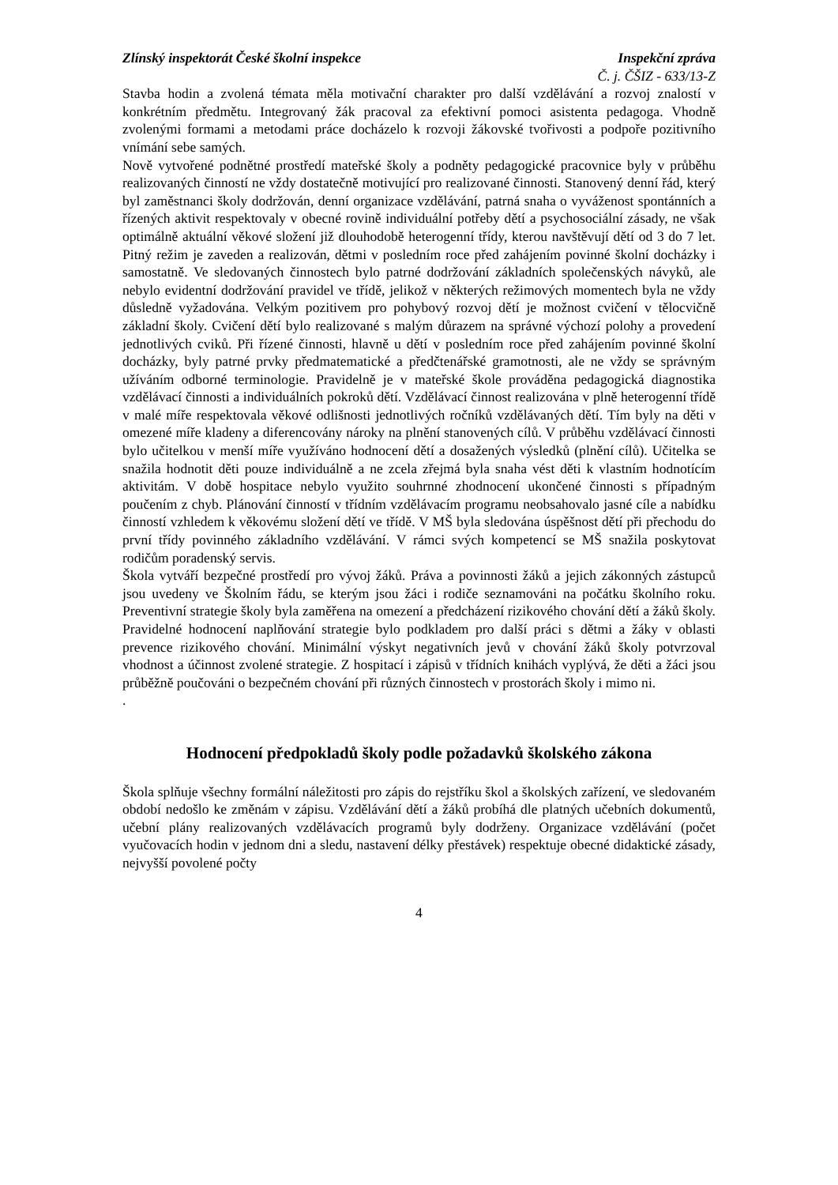Zlínský inspektorát České školní inspekce Inspekční zpráva
Č. j. ČŠIZ - 633/13-Z
Stavba hodin a zvolená témata měla motivační charakter pro další vzdělávání a rozvoj znalostí v konkrétním předmětu. Integrovaný žák pracoval za efektivní pomoci asistenta pedagoga. Vhodně zvolenými formami a metodami práce docházelo k rozvoji žákovské tvořivosti a podpoře pozitivního vnímání sebe samých.
Nově vytvořené podnětné prostředí mateřské školy a podněty pedagogické pracovnice byly v průběhu realizovaných činností ne vždy dostatečně motivující pro realizované činnosti. Stanovený denní řád, který byl zaměstnanci školy dodržován, denní organizace vzdělávání, patrná snaha o vyváženost spontánních a řízených aktivit respektovaly v obecné rovině individuální potřeby dětí a psychosociální zásady, ne však optimálně aktuální věkové složení již dlouhodobě heterogenní třídy, kterou navštěvují dětí od 3 do 7 let. Pitný režim je zaveden a realizován, dětmi v posledním roce před zahájením povinné školní docházky i samostatně. Ve sledovaných činnostech bylo patrné dodržování základních společenských návyků, ale nebylo evidentní dodržování pravidel ve třídě, jelikož v některých režimových momentech byla ne vždy důsledně vyžadována. Velkým pozitivem pro pohybový rozvoj dětí je možnost cvičení v tělocvičně základní školy. Cvičení dětí bylo realizované s malým důrazem na správné výchozí polohy a provedení jednotlivých cviků. Při řízené činnosti, hlavně u dětí v posledním roce před zahájením povinné školní docházky, byly patrné prvky předmatematické a předčtenářské gramotnosti, ale ne vždy se správným užíváním odborné terminologie. Pravidelně je v mateřské škole prováděna pedagogická diagnostika vzdělávací činnosti a individuálních pokroků dětí. Vzdělávací činnost realizována v plně heterogenní třídě v malé míře respektovala věkové odlišnosti jednotlivých ročníků vzdělávaných dětí. Tím byly na děti v omezené míře kladeny a diferencovány nároky na plnění stanovených cílů. V průběhu vzdělávací činnosti bylo učitelkou v menší míře využíváno hodnocení dětí a dosažených výsledků (plnění cílů). Učitelka se snažila hodnotit děti pouze individuálně a ne zcela zřejmá byla snaha vést děti k vlastním hodnotícím aktivitám. V době hospitace nebylo využito souhrnné zhodnocení ukončené činnosti s případným poučením z chyb. Plánování činností v třídním vzdělávacím programu neobsahovalo jasné cíle a nabídku činností vzhledem k věkovému složení dětí ve třídě. V MŠ byla sledována úspěšnost dětí při přechodu do první třídy povinného základního vzdělávání. V rámci svých kompetencí se MŠ snažila poskytovat rodičům poradenský servis.
Škola vytváří bezpečné prostředí pro vývoj žáků. Práva a povinnosti žáků a jejich zákonných zástupců jsou uvedeny ve Školním řádu, se kterým jsou žáci i rodiče seznamováni na počátku školního roku. Preventivní strategie školy byla zaměřena na omezení a předcházení rizikového chování dětí a žáků školy. Pravidelné hodnocení naplňování strategie bylo podkladem pro další práci s dětmi a žáky v oblasti prevence rizikového chování. Minimální výskyt negativních jevů v chování žáků školy potvrzoval vhodnost a účinnost zvolené strategie. Z hospitací i zápisů v třídních knihách vyplývá, že děti a žáci jsou průběžně poučováni o bezpečném chování při různých činnostech v prostorách školy i mimo ni.
.
Hodnocení předpokladů školy podle požadavků školského zákona
Škola splňuje všechny formální náležitosti pro zápis do rejstříku škol a školských zařízení, ve sledovaném období nedošlo ke změnám v zápisu. Vzdělávání dětí a žáků probíhá dle platných učebních dokumentů, učební plány realizovaných vzdělávacích programů byly dodrženy. Organizace vzdělávání (počet vyučovacích hodin v jednom dni a sledu, nastavení délky přestávek) respektuje obecné didaktické zásady, nejvyšší povolené počty
4